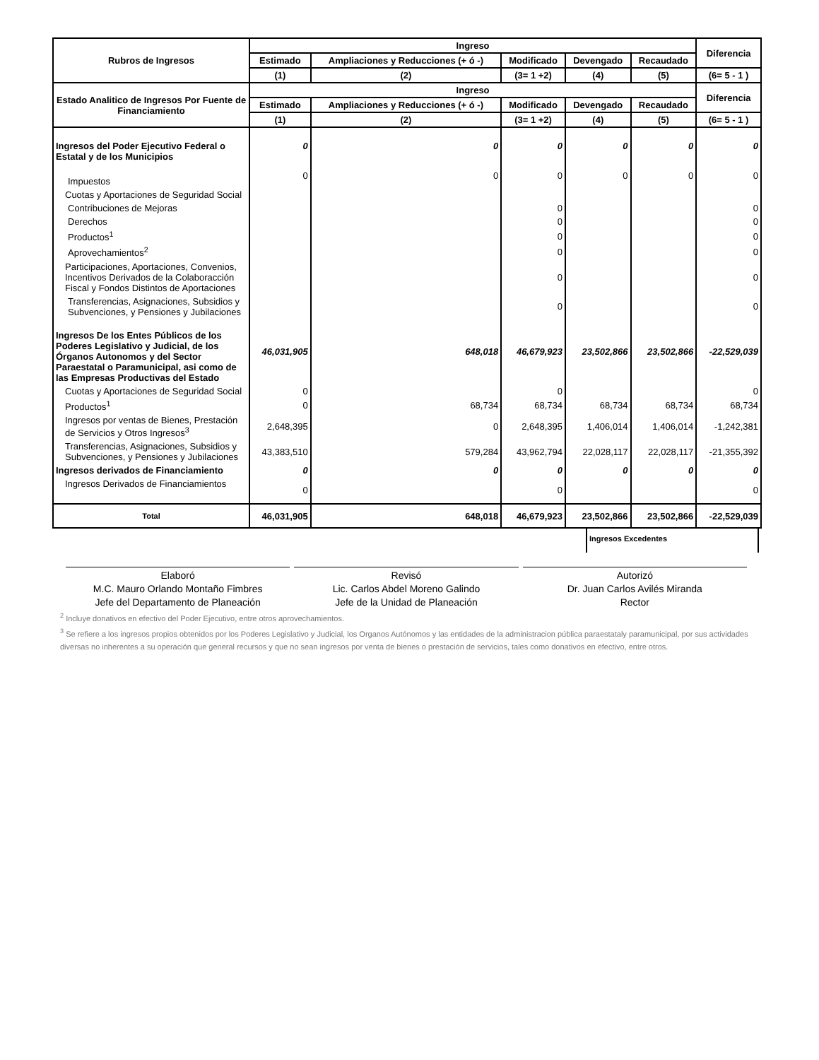| Rubros de Ingresos | Ingreso | | | | | Diferencia |
| --- | --- | --- | --- | --- | --- | --- |
| | Estimado | Ampliaciones y Reducciones (+ ó -) | Modificado | Devengado | Recaudado | |
| | (1) | (2) | (3= 1 +2) | (4) | (5) | (6= 5 - 1 ) |
| Estado Analitico de Ingresos Por Fuente de Financiamiento | Ingreso | | | | | Diferencia |
| | Estimado | Ampliaciones y Reducciones (+ ó -) | Modificado | Devengado | Recaudado | |
| | (1) | (2) | (3= 1 +2) | (4) | (5) | (6= 5 - 1 ) |
| Ingresos del Poder Ejecutivo Federal o Estatal y de los Municipios | 0 | 0 | 0 | 0 | 0 | 0 |
| Impuestos | 0 | 0 | 0 | 0 | 0 | 0 |
| Cuotas y Aportaciones de Seguridad Social | | | | | | |
| Contribuciones de Mejoras | | | 0 | | | 0 |
| Derechos | | | 0 | | | 0 |
| Productos<sup>1</sup> | | | 0 | | | 0 |
| Aprovechamientos<sup>2</sup> | | | 0 | | | 0 |
| Participaciones, Aportaciones, Convenios, Incentivos Derivados de la Colaboracción Fiscal y Fondos Distintos de Aportaciones | | | 0 | | | 0 |
| Transferencias, Asignaciones, Subsidios y Subvenciones, y Pensiones y Jubilaciones | | | 0 | | | 0 |
| Ingresos De los Entes Públicos de los Poderes Legislativo y Judicial, de los Órganos Autonomos y del Sector Paraestatal o Paramunicipal, asi como de las Empresas Productivas del Estado | 46,031,905 | 648,018 | 46,679,923 | 23,502,866 | 23,502,866 | -22,529,039 |
| Cuotas y Aportaciones de Seguridad Social | 0 | | 0 | | | 0 |
| Productos<sup>1</sup> | 0 | 68,734 | 68,734 | 68,734 | 68,734 | 68,734 |
| Ingresos por ventas de Bienes, Prestación de Servicios y Otros Ingresos<sup>3</sup> | 2,648,395 | 0 | 2,648,395 | 1,406,014 | 1,406,014 | -1,242,381 |
| Transferencias, Asignaciones, Subsidios y Subvenciones, y Pensiones y Jubilaciones | 43,383,510 | 579,284 | 43,962,794 | 22,028,117 | 22,028,117 | -21,355,392 |
| Ingresos derivados de Financiamiento | 0 | 0 | 0 | 0 | 0 | 0 |
| Ingresos Derivados de Financiamientos | 0 | | 0 | | | 0 |
| Total | 46,031,905 | 648,018 | 46,679,923 | 23,502,866 | 23,502,866 | -22,529,039 |
Ingresos Excedentes
Elaboró
M.C. Mauro Orlando Montaño Fimbres
Jefe del Departamento de Planeación
Revisó
Lic. Carlos Abdel Moreno Galindo
Jefe de la Unidad de Planeación
Autorizó
Dr. Juan Carlos Avilés Miranda
Rector
<sup>2</sup> Incluye donativos en efectivo del Poder Ejecutivo, entre otros aprovechamientos.
<sup>3</sup> Se refiere a los ingresos propios obtenidos por los Poderes Legislativo y Judicial, los Organos Autónomos y las entidades de la administracion pública paraestataly paramunicipal, por sus actividades diversas no inherentes a su operación que general recursos y que no sean ingresos por venta de bienes o prestación de servicios, tales como donativos en efectivo, entre otros.